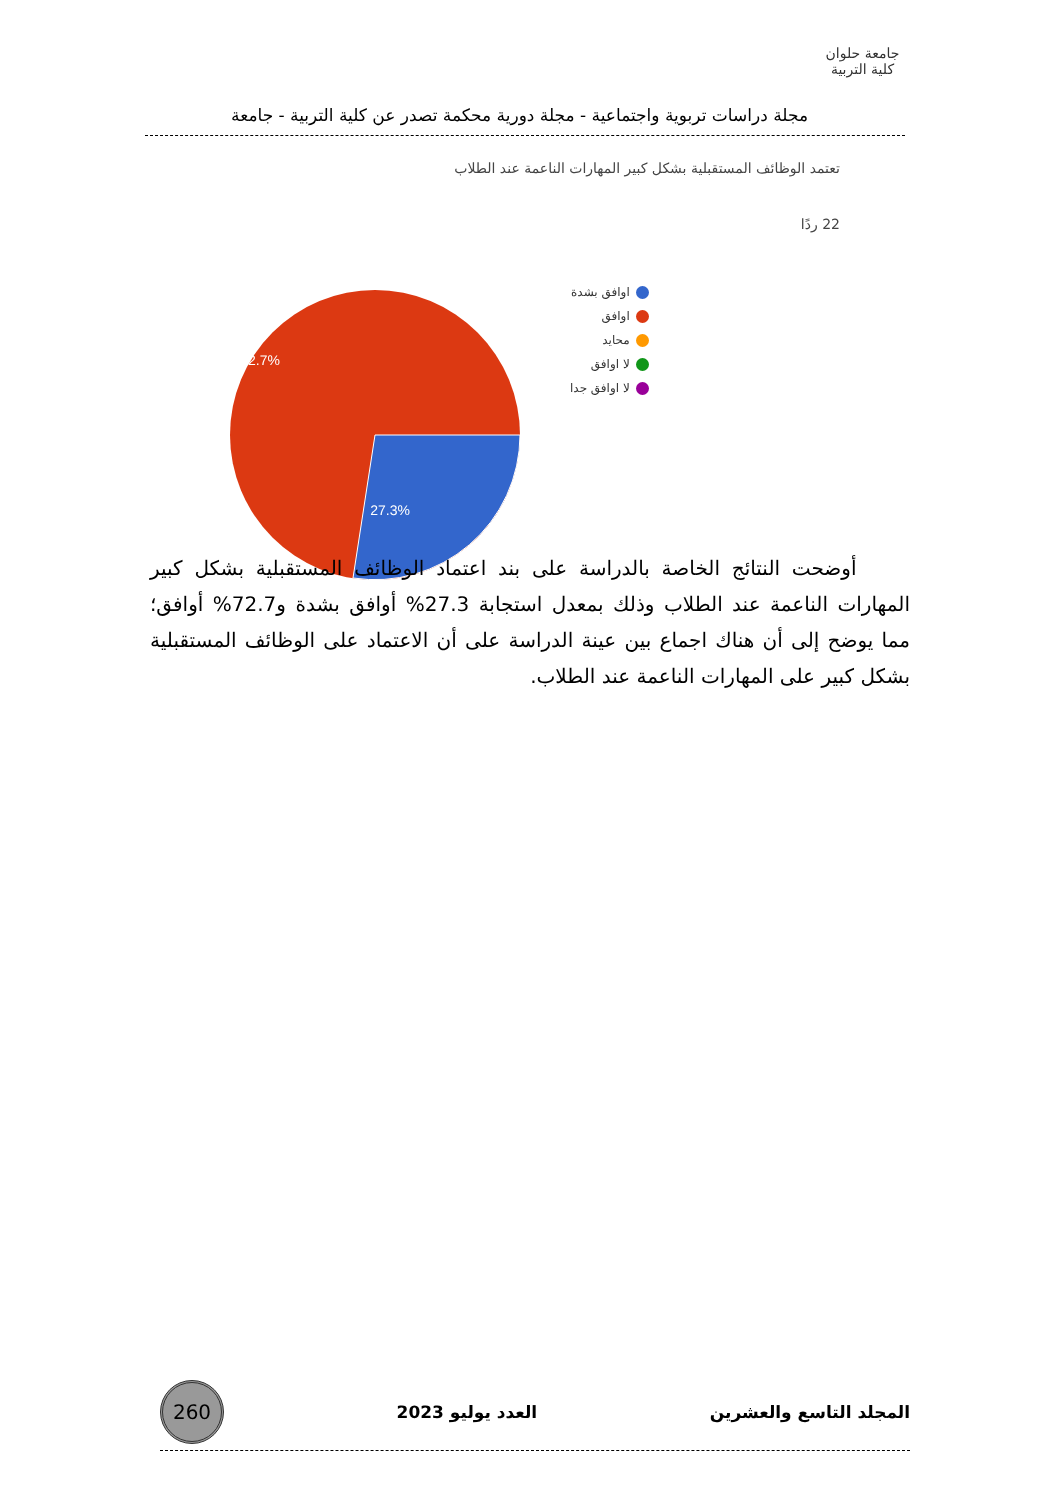جامعة حلوان
كلية التربية
مجلة دراسات تربوية واجتماعية - مجلة دورية محكمة تصدر عن كلية التربية - جامعة
تعتمد الوظائف المستقبلية بشكل كبير المهارات الناعمة عند الطلاب
22 ردًا
72.7%
27.3%
اوافق بشدة
اوافق
محايد
لا اوافق
لا اوافق جدا
أوضحت النتائج الخاصة بالدراسة على بند اعتماد الوظائف المستقبلية بشكل كبير المهارات الناعمة عند الطلاب وذلك بمعدل استجابة 27.3% أوافق بشدة و72.7% أوافق؛ مما يوضح إلى أن هناك اجماع بين عينة الدراسة على أن الاعتماد على الوظائف المستقبلية بشكل كبير على المهارات الناعمة عند الطلاب.
المجلد التاسع والعشرين العدد يوليو 2023 260